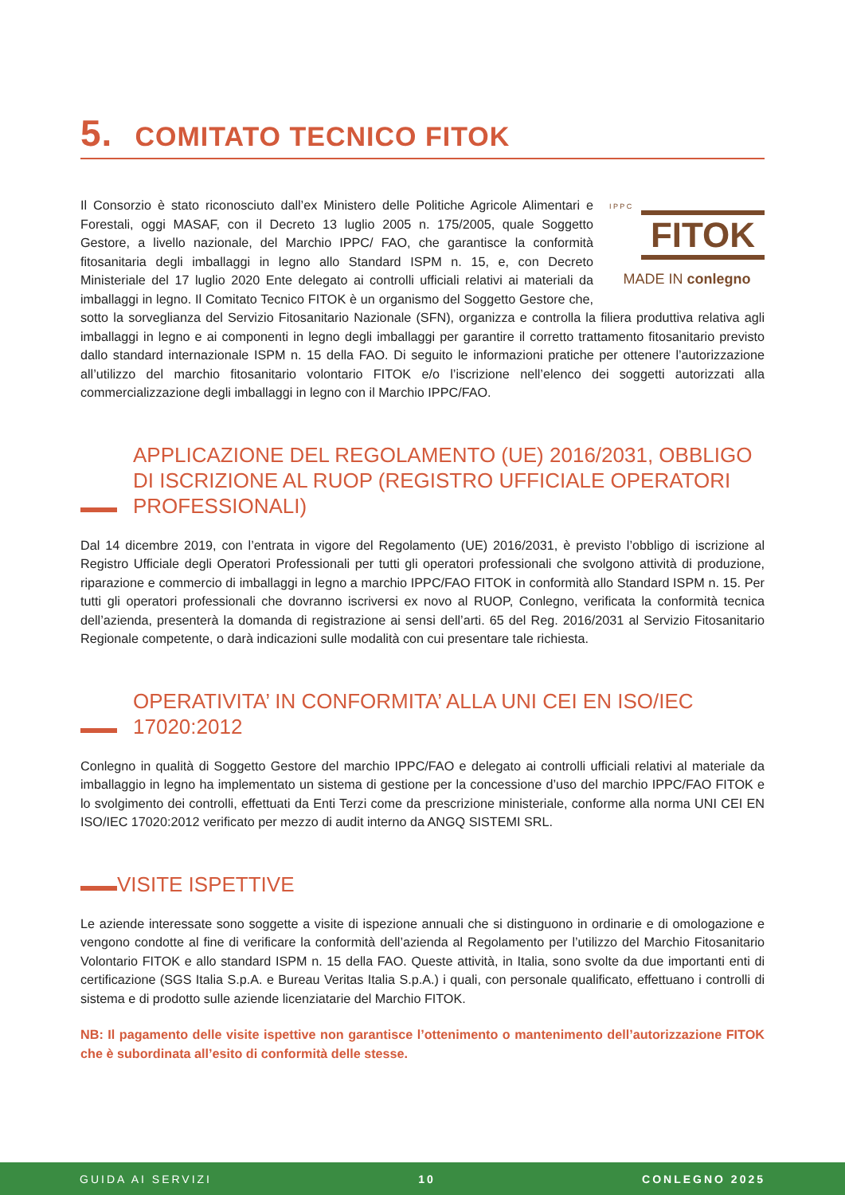5. COMITATO TECNICO FITOK
I P P C
FITOK
MADE IN conlegno
Il Consorzio è stato riconosciuto dall’ex Ministero delle Politiche Agricole Alimentari e Forestali, oggi MASAF, con il Decreto 13 luglio 2005 n. 175/2005, quale Soggetto Gestore, a livello nazionale, del Marchio IPPC/ FAO, che garantisce la conformità fitosanitaria degli imballaggi in legno allo Standard ISPM n. 15, e, con Decreto Ministeriale del 17 luglio 2020 Ente delegato ai controlli ufficiali relativi ai materiali da imballaggi in legno. Il Comitato Tecnico FITOK è un organismo del Soggetto Gestore che, sotto la sorveglianza del Servizio Fitosanitario Nazionale (SFN), organizza e controlla la filiera produttiva relativa agli imballaggi in legno e ai componenti in legno degli imballaggi per garantire il corretto trattamento fitosanitario previsto dallo standard internazionale ISPM n. 15 della FAO. Di seguito le informazioni pratiche per ottenere l’autorizzazione all’utilizzo del marchio fitosanitario volontario FITOK e/o l’iscrizione nell’elenco dei soggetti autorizzati alla commercializzazione degli imballaggi in legno con il Marchio IPPC/FAO.
APPLICAZIONE DEL REGOLAMENTO (UE) 2016/2031, OBBLIGO DI ISCRIZIONE AL RUOP (REGISTRO UFFICIALE OPERATORI PROFESSIONALI)
Dal 14 dicembre 2019, con l’entrata in vigore del Regolamento (UE) 2016/2031, è previsto l’obbligo di iscrizione al Registro Ufficiale degli Operatori Professionali per tutti gli operatori professionali che svolgono attività di produzione, riparazione e commercio di imballaggi in legno a marchio IPPC/FAO FITOK in conformità allo Standard ISPM n. 15. Per tutti gli operatori professionali che dovranno iscriversi ex novo al RUOP, Conlegno, verificata la conformità tecnica dell’azienda, presenterà la domanda di registrazione ai sensi dell’arti. 65 del Reg. 2016/2031 al Servizio Fitosanitario Regionale competente, o darà indicazioni sulle modalità con cui presentare tale richiesta.
OPERATIVITA’ IN CONFORMITA’ ALLA UNI CEI EN ISO/IEC 17020:2012
Conlegno in qualità di Soggetto Gestore del marchio IPPC/FAO e delegato ai controlli ufficiali relativi al materiale da imballaggio in legno ha implementato un sistema di gestione per la concessione d’uso del marchio IPPC/FAO FITOK e lo svolgimento dei controlli, effettuati da Enti Terzi come da prescrizione ministeriale, conforme alla norma UNI CEI EN ISO/IEC 17020:2012 verificato per mezzo di audit interno da ANGQ SISTEMI SRL.
VISITE ISPETTIVE
Le aziende interessate sono soggette a visite di ispezione annuali che si distinguono in ordinarie e di omologazione e vengono condotte al fine di verificare la conformità dell’azienda al Regolamento per l’utilizzo del Marchio Fitosanitario Volontario FITOK e allo standard ISPM n. 15 della FAO. Queste attività, in Italia, sono svolte da due importanti enti di certificazione (SGS Italia S.p.A. e Bureau Veritas Italia S.p.A.) i quali, con personale qualificato, effettuano i controlli di sistema e di prodotto sulle aziende licenziatarie del Marchio FITOK.
NB: Il pagamento delle visite ispettive non garantisce l’ottenimento o mantenimento dell’autorizzazione FITOK che è subordinata all’esito di conformità delle stesse.
GUIDA AI SERVIZI 10 CONLEGNO 2025